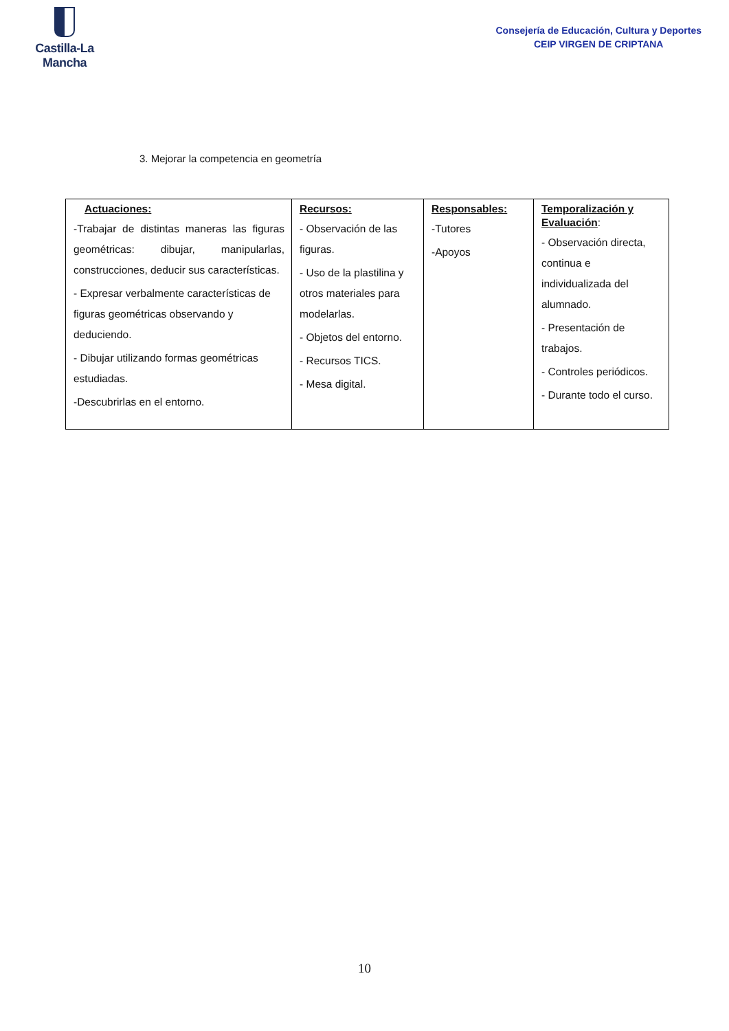Castilla-La Mancha
Consejería de Educación, Cultura y Deportes
CEIP VIRGEN DE CRIPTANA
3. Mejorar la competencia en geometría
| Actuaciones: -Trabajar de distintas maneras las figuras geométricas: dibujar, manipularlas, construcciones, deducir sus características. - Expresar verbalmente características de figuras geométricas observando y deduciendo. - Dibujar utilizando formas geométricas estudiadas. -Descubrirlas en el entorno. | Recursos: - Observación de las figuras. - Uso de la plastilina y otros materiales para modelarlas. - Objetos del entorno. - Recursos TICS. - Mesa digital. | Responsables: -Tutores -Apoyos | Temporalización y Evaluación : - Observación directa, continua e individualizada del alumnado. - Presentación de trabajos. - Controles periódicos. - Durante todo el curso. |
10